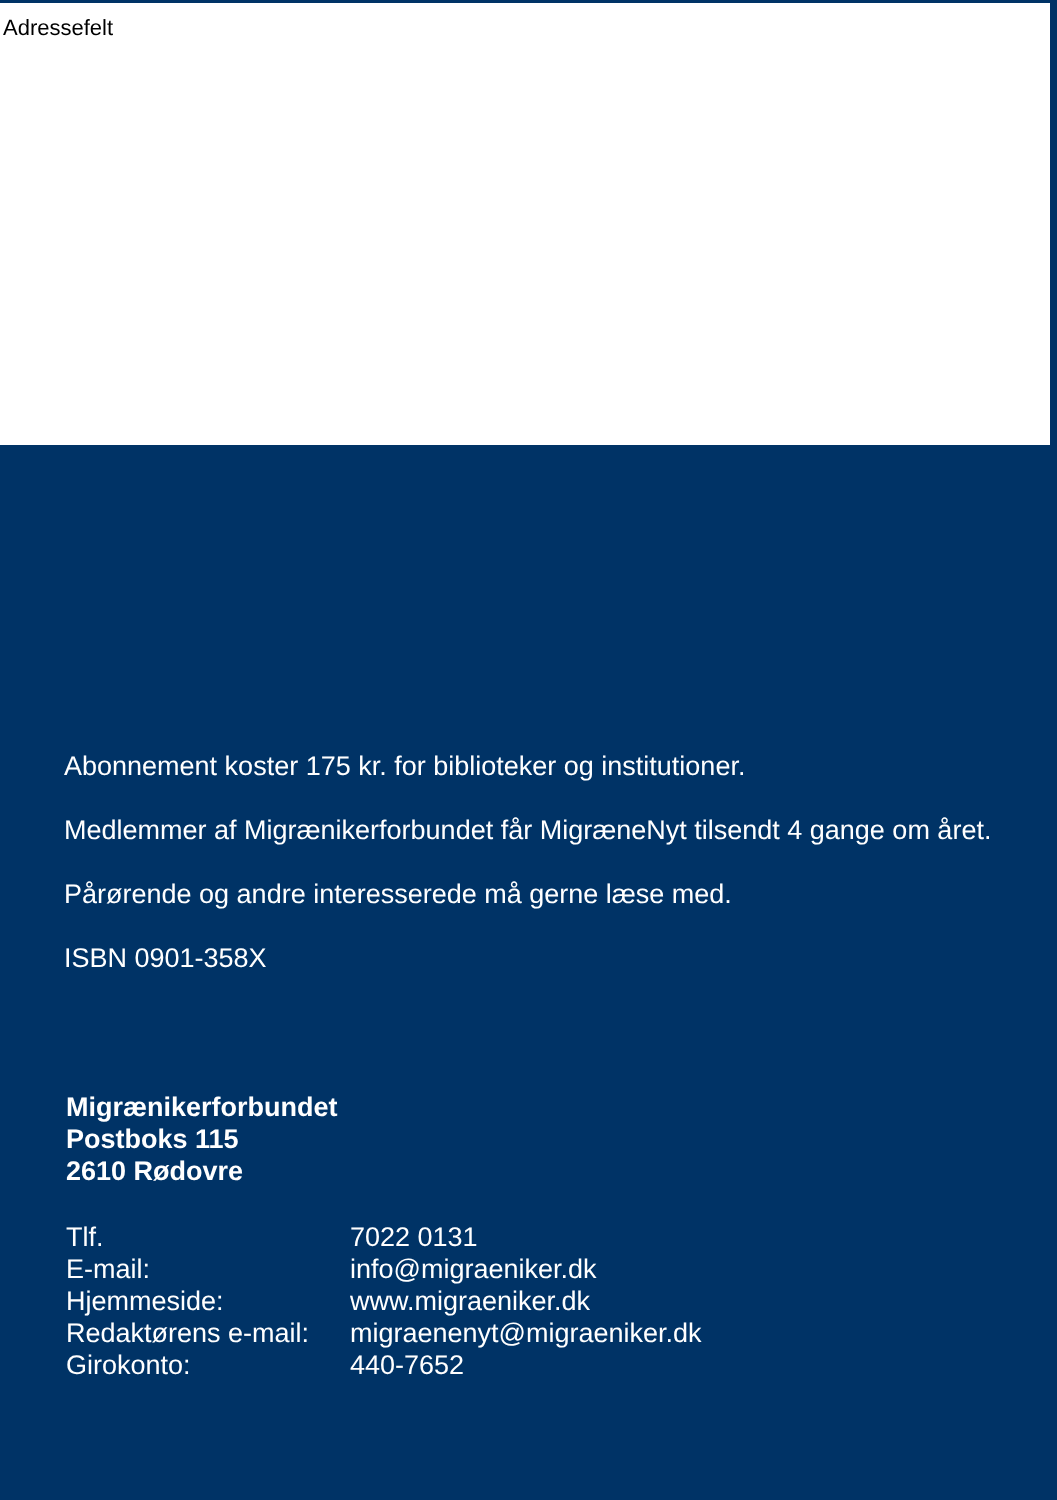Adressefelt
Abonnement koster 175 kr. for biblioteker og institutioner.
Medlemmer af Migrænikerforbundet får MigræneNyt tilsendt 4 gange om året.
Pårørende og andre interesserede må gerne læse med.
ISBN 0901-358X
Migrænikerforbundet
Postboks 115
2610 Rødovre
| Tlf. | 7022 0131 |
| E-mail: | info@migraeniker.dk |
| Hjemmeside: | www.migraeniker.dk |
| Redaktørens e-mail: | migraenenyt@migraeniker.dk |
| Girokonto: | 440-7652 |